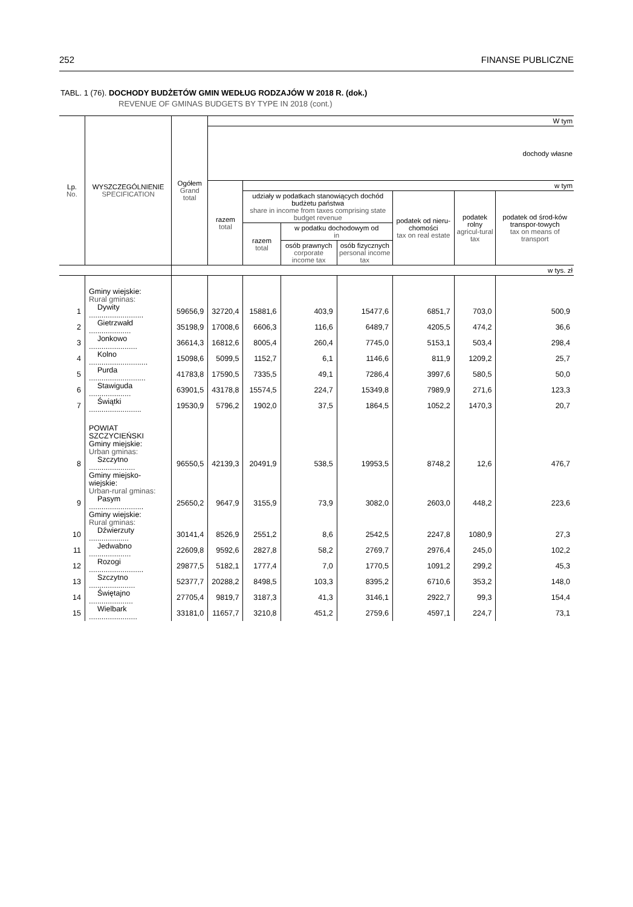252 FINANSE PUBLICZNE
TABL. 1 (76). DOCHODY BUDŻETÓW GMIN WEDŁUG RODZAJÓW W 2018 R. (dok.)
REVENUE OF GMINAS BUDGETS BY TYPE IN 2018 (cont.)
| Lp. No. | WYSZCZEGÓLNIENIE SPECIFICATION | Ogółem Grand total | W tym | | | | | | |
| --- | --- | --- | --- | --- | --- | --- | --- | --- | --- |
| | | | dochody własne | | | | | | |
| | | | razem total | w tym | | | | | |
| | | | | udziały w podatkach stanowiących dochód budżetu państwa share in income from taxes comprising state budget revenue | | | podatek od nieru-chomości tax on real estate | podatek rolny agricul-tural tax | podatek od środ-ków transpor-towych tax on means of transport |
| | | | | razem total | w podatku dochodowym od in | | | | |
| | | | | | osób prawnych corporate income tax | osób fizycznych personal income tax | | | |
| | | w tys. zł | | | | | | | |
| | Gminy wiejskie: Rural gminas: | | | | | | | | |
| 1 | Dywity .......................... | 59656,9 | 32720,4 | 15881,6 | 403,9 | 15477,6 | 6851,7 | 703,0 | 500,9 |
| 2 | Gietrzwałd .................... | 35198,9 | 17008,6 | 6606,3 | 116,6 | 6489,7 | 4205,5 | 474,2 | 36,6 |
| 3 | Jonkowo ....................... | 36614,3 | 16812,6 | 8005,4 | 260,4 | 7745,0 | 5153,1 | 503,4 | 298,4 |
| 4 | Kolno ............................ | 15098,6 | 5099,5 | 1152,7 | 6,1 | 1146,6 | 811,9 | 1209,2 | 25,7 |
| 5 | Purda ........................... | 41783,8 | 17590,5 | 7335,5 | 49,1 | 7286,4 | 3997,6 | 580,5 | 50,0 |
| 6 | Stawiguda .................... | 63901,5 | 43178,8 | 15574,5 | 224,7 | 15349,8 | 7989,9 | 271,6 | 123,3 |
| 7 | Świątki ......................... | 19530,9 | 5796,2 | 1902,0 | 37,5 | 1864,5 | 1052,2 | 1470,3 | 20,7 |
| | POWIAT SZCZYCIEŃSKI Gminy miejskie: Urban gminas: | | | | | | | | |
| 8 | Szczytno ...................... | 96550,5 | 42139,3 | 20491,9 | 538,5 | 19953,5 | 8748,2 | 12,6 | 476,7 |
| | Gminy miejsko-wiejskie: Urban-rural gminas: | | | | | | | | |
| 9 | Pasym .......................... | 25650,2 | 9647,9 | 3155,9 | 73,9 | 3082,0 | 2603,0 | 448,2 | 223,6 |
| | Gminy wiejskie: Rural gminas: | | | | | | | | |
| 10 | Dźwierzuty ................... | 30141,4 | 8526,9 | 2551,2 | 8,6 | 2542,5 | 2247,8 | 1080,9 | 27,3 |
| 11 | Jedwabno .................... | 22609,8 | 9592,6 | 2827,8 | 58,2 | 2769,7 | 2976,4 | 245,0 | 102,2 |
| 12 | Rozogi .......................... | 29877,5 | 5182,1 | 1777,4 | 7,0 | 1770,5 | 1091,2 | 299,2 | 45,3 |
| 13 | Szczytno ...................... | 52377,7 | 20288,2 | 8498,5 | 103,3 | 8395,2 | 6710,6 | 353,2 | 148,0 |
| 14 | Świętajno ..................... | 27705,4 | 9819,7 | 3187,3 | 41,3 | 3146,1 | 2922,7 | 99,3 | 154,4 |
| 15 | Wielbark ....................... | 33181,0 | 11657,7 | 3210,8 | 451,2 | 2759,6 | 4597,1 | 224,7 | 73,1 |